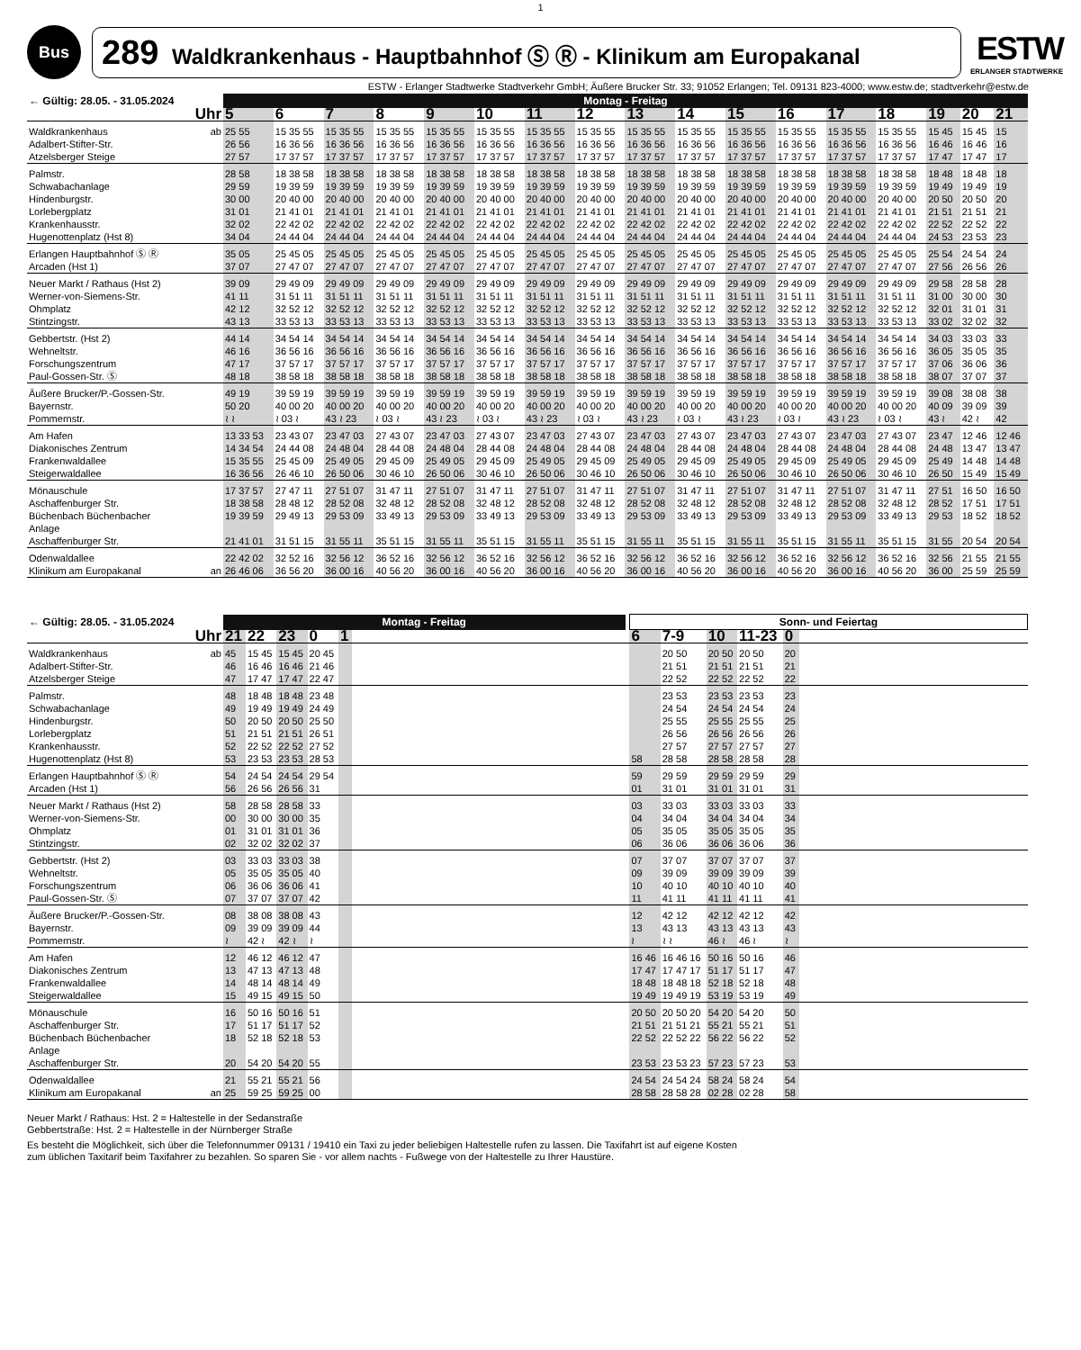1
Bus
289 Waldkrankenhaus - Hauptbahnhof Ⓢ Ⓡ - Klinikum am Europakanal
ESTW
ERLANGER STADTWERKE
ESTW - Erlanger Stadtwerke Stadtverkehr GmbH; Äußere Brucker Str. 33; 91052 Erlangen; Tel. 09131 823-4000; www.estw.de; stadtverkehr@estw.de
| ← Gültig: 28.05. - 31.05.2024 | | Montag - Freitag | | | | | | | | | | | | | | | | |
| --- | --- | --- | --- | --- | --- | --- | --- | --- | --- | --- | --- | --- | --- | --- | --- | --- | --- | --- |
| Uhr | | 5 | 6 | 7 | 8 | 9 | 10 | 11 | 12 | 13 | 14 | 15 | 16 | 17 | 18 | 19 | 20 | 21 |
| Waldkrankenhaus Adalbert-Stifter-Str. Atzelsberger Steige | ab | 25 55 26 56 27 57 | 15 35 55 16 36 56 17 37 57 | 15 35 55 16 36 56 17 37 57 | 15 35 55 16 36 56 17 37 57 | 15 35 55 16 36 56 17 37 57 | 15 35 55 16 36 56 17 37 57 | 15 35 55 16 36 56 17 37 57 | 15 35 55 16 36 56 17 37 57 | 15 35 55 16 36 56 17 37 57 | 15 35 55 16 36 56 17 37 57 | 15 35 55 16 36 56 17 37 57 | 15 35 55 16 36 56 17 37 57 | 15 35 55 16 36 56 17 37 57 | 15 35 55 16 36 56 17 37 57 | 15 45 16 46 17 47 | 15 45 16 46 17 47 | 15 16 17 |
| Palmstr. Schwabachanlage Hindenburgstr. Lorlebergplatz Krankenhausstr. Hugenottenplatz (Hst 8) | | 28 58 29 59 30 00 31 01 32 02 34 04 | 18 38 58 19 39 59 20 40 00 21 41 01 22 42 02 24 44 04 | 18 38 58 19 39 59 20 40 00 21 41 01 22 42 02 24 44 04 | 18 38 58 19 39 59 20 40 00 21 41 01 22 42 02 24 44 04 | 18 38 58 19 39 59 20 40 00 21 41 01 22 42 02 24 44 04 | 18 38 58 19 39 59 20 40 00 21 41 01 22 42 02 24 44 04 | 18 38 58 19 39 59 20 40 00 21 41 01 22 42 02 24 44 04 | 18 38 58 19 39 59 20 40 00 21 41 01 22 42 02 24 44 04 | 18 38 58 19 39 59 20 40 00 21 41 01 22 42 02 24 44 04 | 18 38 58 19 39 59 20 40 00 21 41 01 22 42 02 24 44 04 | 18 38 58 19 39 59 20 40 00 21 41 01 22 42 02 24 44 04 | 18 38 58 19 39 59 20 40 00 21 41 01 22 42 02 24 44 04 | 18 38 58 19 39 59 20 40 00 21 41 01 22 42 02 24 44 04 | 18 38 58 19 39 59 20 40 00 21 41 01 22 42 02 24 44 04 | 18 48 19 49 20 50 21 51 22 52 24 53 | 18 48 19 49 20 50 21 51 22 52 23 53 | 18 19 20 21 22 23 |
| Erlangen Hauptbahnhof Ⓢ Ⓡ Arcaden (Hst 1) | | 35 05 37 07 | 25 45 05 27 47 07 | 25 45 05 27 47 07 | 25 45 05 27 47 07 | 25 45 05 27 47 07 | 25 45 05 27 47 07 | 25 45 05 27 47 07 | 25 45 05 27 47 07 | 25 45 05 27 47 07 | 25 45 05 27 47 07 | 25 45 05 27 47 07 | 25 45 05 27 47 07 | 25 45 05 27 47 07 | 25 45 05 27 47 07 | 25 54 27 56 | 24 54 26 56 | 24 26 |
| Neuer Markt / Rathaus (Hst 2) Werner-von-Siemens-Str. Ohmplatz Stintzingstr. | | 39 09 41 11 42 12 43 13 | 29 49 09 31 51 11 32 52 12 33 53 13 | 29 49 09 31 51 11 32 52 12 33 53 13 | 29 49 09 31 51 11 32 52 12 33 53 13 | 29 49 09 31 51 11 32 52 12 33 53 13 | 29 49 09 31 51 11 32 52 12 33 53 13 | 29 49 09 31 51 11 32 52 12 33 53 13 | 29 49 09 31 51 11 32 52 12 33 53 13 | 29 49 09 31 51 11 32 52 12 33 53 13 | 29 49 09 31 51 11 32 52 12 33 53 13 | 29 49 09 31 51 11 32 52 12 33 53 13 | 29 49 09 31 51 11 32 52 12 33 53 13 | 29 49 09 31 51 11 32 52 12 33 53 13 | 29 49 09 31 51 11 32 52 12 33 53 13 | 29 58 31 00 32 01 33 02 | 28 58 30 00 31 01 32 02 | 28 30 31 32 |
| Gebbertstr. (Hst 2) Wehneltstr. Forschungszentrum Paul-Gossen-Str. Ⓢ | | 44 14 46 16 47 17 48 18 | 34 54 14 36 56 16 37 57 17 38 58 18 | 34 54 14 36 56 16 37 57 17 38 58 18 | 34 54 14 36 56 16 37 57 17 38 58 18 | 34 54 14 36 56 16 37 57 17 38 58 18 | 34 54 14 36 56 16 37 57 17 38 58 18 | 34 54 14 36 56 16 37 57 17 38 58 18 | 34 54 14 36 56 16 37 57 17 38 58 18 | 34 54 14 36 56 16 37 57 17 38 58 18 | 34 54 14 36 56 16 37 57 17 38 58 18 | 34 54 14 36 56 16 37 57 17 38 58 18 | 34 54 14 36 56 16 37 57 17 38 58 18 | 34 54 14 36 56 16 37 57 17 38 58 18 | 34 54 14 36 56 16 37 57 17 38 58 18 | 34 03 36 05 37 06 38 07 | 33 03 35 05 36 06 37 07 | 33 35 36 37 |
| Äußere Brucker/P.-Gossen-Str. Bayernstr. Pommernstr. | | 49 19 50 20 ≀ ≀ | 39 59 19 40 00 20 ≀ 03 ≀ | 39 59 19 40 00 20 43 ≀ 23 | 39 59 19 40 00 20 ≀ 03 ≀ | 39 59 19 40 00 20 43 ≀ 23 | 39 59 19 40 00 20 ≀ 03 ≀ | 39 59 19 40 00 20 43 ≀ 23 | 39 59 19 40 00 20 ≀ 03 ≀ | 39 59 19 40 00 20 43 ≀ 23 | 39 59 19 40 00 20 ≀ 03 ≀ | 39 59 19 40 00 20 43 ≀ 23 | 39 59 19 40 00 20 ≀ 03 ≀ | 39 59 19 40 00 20 43 ≀ 23 | 39 59 19 40 00 20 ≀ 03 ≀ | 39 08 40 09 43 ≀ | 38 08 39 09 42 ≀ | 38 39 42 |
| Am Hafen Diakonisches Zentrum Frankenwaldallee Steigerwaldallee | | 13 33 53 14 34 54 15 35 55 16 36 56 | 23 43 07 24 44 08 25 45 09 26 46 10 | 23 47 03 24 48 04 25 49 05 26 50 06 | 27 43 07 28 44 08 29 45 09 30 46 10 | 23 47 03 24 48 04 25 49 05 26 50 06 | 27 43 07 28 44 08 29 45 09 30 46 10 | 23 47 03 24 48 04 25 49 05 26 50 06 | 27 43 07 28 44 08 29 45 09 30 46 10 | 23 47 03 24 48 04 25 49 05 26 50 06 | 27 43 07 28 44 08 29 45 09 30 46 10 | 23 47 03 24 48 04 25 49 05 26 50 06 | 27 43 07 28 44 08 29 45 09 30 46 10 | 23 47 03 24 48 04 25 49 05 26 50 06 | 27 43 07 28 44 08 29 45 09 30 46 10 | 23 47 24 48 25 49 26 50 | 12 46 13 47 14 48 15 49 | 12 46 13 47 14 48 15 49 |
| Mönauschule Aschaffenburger Str. Büchenbach Büchenbacher Anlage Aschaffenburger Str. | | 17 37 57 18 38 58 19 39 59 21 41 01 | 27 47 11 28 48 12 29 49 13 31 51 15 | 27 51 07 28 52 08 29 53 09 31 55 11 | 31 47 11 32 48 12 33 49 13 35 51 15 | 27 51 07 28 52 08 29 53 09 31 55 11 | 31 47 11 32 48 12 33 49 13 35 51 15 | 27 51 07 28 52 08 29 53 09 31 55 11 | 31 47 11 32 48 12 33 49 13 35 51 15 | 27 51 07 28 52 08 29 53 09 31 55 11 | 31 47 11 32 48 12 33 49 13 35 51 15 | 27 51 07 28 52 08 29 53 09 31 55 11 | 31 47 11 32 48 12 33 49 13 35 51 15 | 27 51 07 28 52 08 29 53 09 31 55 11 | 31 47 11 32 48 12 33 49 13 35 51 15 | 27 51 28 52 29 53 31 55 | 16 50 17 51 18 52 20 54 | 16 50 17 51 18 52 20 54 |
| Odenwaldallee Klinikum am Europakanal | an | 22 42 02 26 46 06 | 32 52 16 36 56 20 | 32 56 12 36 00 16 | 36 52 16 40 56 20 | 32 56 12 36 00 16 | 36 52 16 40 56 20 | 32 56 12 36 00 16 | 36 52 16 40 56 20 | 32 56 12 36 00 16 | 36 52 16 40 56 20 | 32 56 12 36 00 16 | 36 52 16 40 56 20 | 32 56 12 36 00 16 | 36 52 16 40 56 20 | 32 56 36 00 | 21 55 25 59 | 21 55 25 59 |
| ← Gültig: 28.05. - 31.05.2024 | | Montag - Freitag | | | | | | | Sonn- und Feiertag | | | | | |
| --- | --- | --- | --- | --- | --- | --- | --- | --- | --- | --- | --- | --- | --- | --- |
| Uhr | | 21 | 22 | 23 | 0 | 1 | | | 6 | 7-9 | 10 | 11-23 | 0 | |
| Waldkrankenhaus Adalbert-Stifter-Str. Atzelsberger Steige | ab | 45 46 47 | 15 45 16 46 17 47 | 15 45 16 46 17 47 | 20 45 21 46 22 47 | | | | | 20 50 21 51 22 52 | 20 50 21 51 22 52 | 20 50 21 51 22 52 | 20 21 22 | |
| Palmstr. Schwabachanlage Hindenburgstr. Lorlebergplatz Krankenhausstr. Hugenottenplatz (Hst 8) | | 48 49 50 51 52 53 | 18 48 19 49 20 50 21 51 22 52 23 53 | 18 48 19 49 20 50 21 51 22 52 23 53 | 23 48 24 49 25 50 26 51 27 52 28 53 | | | | 58 | 23 53 24 54 25 55 26 56 27 57 28 58 | 23 53 24 54 25 55 26 56 27 57 28 58 | 23 53 24 54 25 55 26 56 27 57 28 58 | 23 24 25 26 27 28 | |
| Erlangen Hauptbahnhof Ⓢ Ⓡ Arcaden (Hst 1) | | 54 56 | 24 54 26 56 | 24 54 26 56 | 29 54 31 | | | | 59 01 | 29 59 31 01 | 29 59 31 01 | 29 59 31 01 | 29 31 | |
| Neuer Markt / Rathaus (Hst 2) Werner-von-Siemens-Str. Ohmplatz Stintzingstr. | | 58 00 01 02 | 28 58 30 00 31 01 32 02 | 28 58 30 00 31 01 32 02 | 33 35 36 37 | | | | 03 04 05 06 | 33 03 34 04 35 05 36 06 | 33 03 34 04 35 05 36 06 | 33 03 34 04 35 05 36 06 | 33 34 35 36 | |
| Gebbertstr. (Hst 2) Wehneltstr. Forschungszentrum Paul-Gossen-Str. Ⓢ | | 03 05 06 07 | 33 03 35 05 36 06 37 07 | 33 03 35 05 36 06 37 07 | 38 40 41 42 | | | | 07 09 10 11 | 37 07 39 09 40 10 41 11 | 37 07 39 09 40 10 41 11 | 37 07 39 09 40 10 41 11 | 37 39 40 41 | |
| Äußere Brucker/P.-Gossen-Str. Bayernstr. Pommernstr. | | 08 09 ≀ | 38 08 39 09 42 ≀ | 38 08 39 09 42 ≀ | 43 44 ≀ | | | | 12 13 ≀ | 42 12 43 13 ≀ ≀ | 42 12 43 13 46 ≀ | 42 12 43 13 46 ≀ | 42 43 ≀ | |
| Am Hafen Diakonisches Zentrum Frankenwaldallee Steigerwaldallee | | 12 13 14 15 | 46 12 47 13 48 14 49 15 | 46 12 47 13 48 14 49 15 | 47 48 49 50 | | | | 16 46 17 47 18 48 19 49 | 16 46 16 17 47 17 18 48 18 19 49 19 | 50 16 51 17 52 18 53 19 | 50 16 51 17 52 18 53 19 | 46 47 48 49 | |
| Mönauschule Aschaffenburger Str. Büchenbach Büchenbacher Anlage Aschaffenburger Str. | | 16 17 18 20 | 50 16 51 17 52 18 54 20 | 50 16 51 17 52 18 54 20 | 51 52 53 55 | | | | 20 50 21 51 22 52 23 53 | 20 50 20 21 51 21 22 52 22 23 53 23 | 54 20 55 21 56 22 57 23 | 54 20 55 21 56 22 57 23 | 50 51 52 53 | |
| Odenwaldallee Klinikum am Europakanal | an | 21 25 | 55 21 59 25 | 55 21 59 25 | 56 00 | | | | 24 54 28 58 | 24 54 24 28 58 28 | 58 24 02 28 | 58 24 02 28 | 54 58 | |
Neuer Markt / Rathaus: Hst. 2 = Haltestelle in der Sedanstraße
Gebbertstraße: Hst. 2 = Haltestelle in der Nürnberger Straße
Es besteht die Möglichkeit, sich über die Telefonnummer 09131 / 19410 ein Taxi zu jeder beliebigen Haltestelle rufen zu lassen. Die Taxifahrt ist auf eigene Kosten
zum üblichen Taxitarif beim Taxifahrer zu bezahlen. So sparen Sie - vor allem nachts - Fußwege von der Haltestelle zu Ihrer Haustüre.